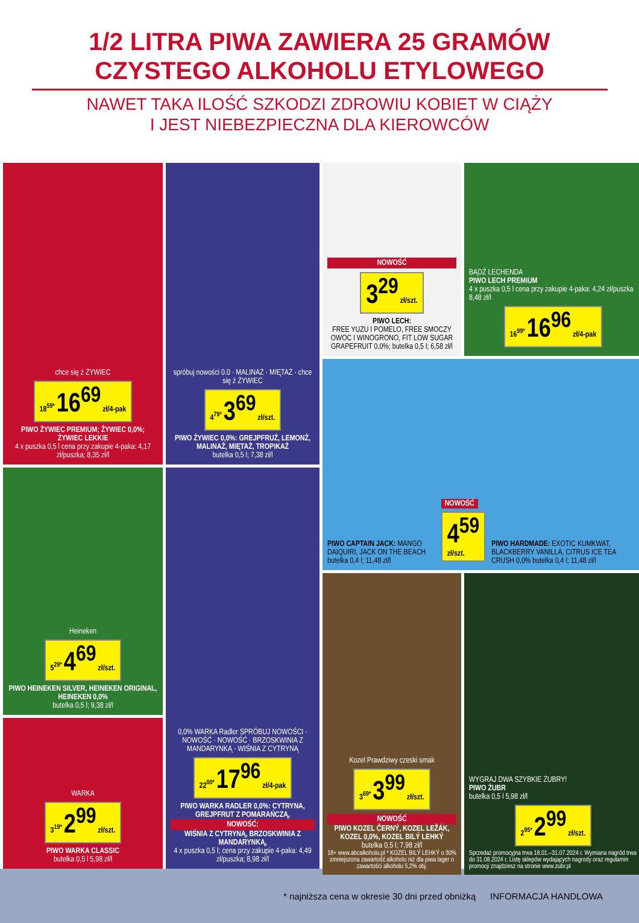1/2 LITRA PIWA ZAWIERA 25 GRAMÓW
CZYSTEGO ALKOHOLU ETYLOWEGO
NAWET TAKA ILOŚĆ SZKODZI ZDROWIU KOBIET W CIĄŻY
I JEST NIEBEZPIECZNA DLA KIEROWCÓW
chce się ż ŻYWIEC
18<sup>59*</sup> 16<sup>69</sup> zł/4-pak
PIWO ŻYWIEC PREMIUM; ŻYWIEC 0,0%; ŻYWIEC LEKKIE
4 x puszka 0,5 l cena przy zakupie 4-paka: 4,17 zł/puszka; 8,35 zł/l
spróbuj nowości 0.0 · MALINAŻ · MIĘTAŻ · chce się ż ŻYWIEC
4<sup>79*</sup> 3<sup>69</sup> zł/szt.
PIWO ŻYWIEC 0,0%: GREJPFRUŻ, LEMONŻ, MALINAŻ, MIĘTAŻ, TROPIKAŻ
butelka 0,5 l; 7,38 zł/l
NOWOŚĆ
3<sup>29</sup> zł/szt.
PIWO LECH:
FREE YUZU I POMELO, FREE SMOCZY OWOC I WINOGRONO, FIT LOW SUGAR GRAPEFRUIT 0,0%; butelka 0,5 l; 6,58 zł/l
BĄDŹ LECHENDA
PIWO LECH PREMIUM
4 x puszka 0,5 l cena przy zakupie 4-paka: 4,24 zł/puszka 8,48 zł/l
16<sup>99*</sup> 16<sup>96</sup> zł/4-pak
Heineken
5<sup>29*</sup> 4<sup>69</sup> zł/szt.
PIWO HEINEKEN SILVER, HEINEKEN ORIGINAL, HEINEKEN 0,0%
butelka 0,5 l; 9,38 zł/l
0,0% WARKA Radler SPRÓBUJ NOWOŚCI · NOWOŚĆ · NOWOŚĆ · BRZOSKWINIA Z MANDARYNKĄ · WIŚNIA Z CYTRYNĄ
22<sup>00*</sup> 17<sup>96</sup> zł/4-pak
PIWO WARKA RADLER 0,0%: CYTRYNA, GREJPFRUT Z POMARAŃCZĄ,
NOWOŚĆ:
WIŚNIA Z CYTRYNĄ, BRZOSKWINIA Z MANDARYNKĄ,
4 x puszka 0,5 l; cena przy zakupie 4-paka: 4,49 zł/puszka; 8,98 zł/l
PIWO CAPTAIN JACK: MANGO DAIQUIRI, JACK ON THE BEACH butelka 0,4 l; 11,48 zł/l
NOWOŚĆ
4<sup>59</sup> zł/szt.
PIWO HARDMADE: EXOTIC KUMKWAT, BLACKBERRY VANILLA, CITRUS ICE TEA CRUSH 0,0% butelka 0,4 l; 11,48 zł/l
WARKA
3<sup>19*</sup> 2<sup>99</sup> zł/szt.
PIWO WARKA CLASSIC
butelka 0,5 l 5,98 zł/l
Kozel Prawdziwy czeski smak
3<sup>69*</sup> 3<sup>99</sup> zł/szt.
NOWOŚĆ
PIWO KOZEL ČERNÝ, KOZEL LEŽÁK, KOZEL 0,0%, KOZEL BILÝ LEHKÝ
butelka 0,5 l; 7,98 zł/l
18+ www.abcalkoholu.pl * KOZEL BILÝ LEHKÝ o 30% zmniejszona zawartość alkoholu niż dla piwa lager o zawartości alkoholu 5,2% obj.
WYGRAJ DWA SZYBKIE ŻUBRY!
PIWO ŻUBR
butelka 0,5 l 5,98 zł/l
2<sup>95*</sup> 2<sup>99</sup> zł/szt.
Sprzedaż promocyjna trwa 18.01.–31.07.2024 r. Wymiana nagród trwa do 31.08.2024 r. Listę sklepów wydających nagrody oraz regulamin promocji znajdziesz na stronie www.zubr.pl
* najniższa cena w okresie 30 dni przed obniżką INFORMACJA HANDLOWA